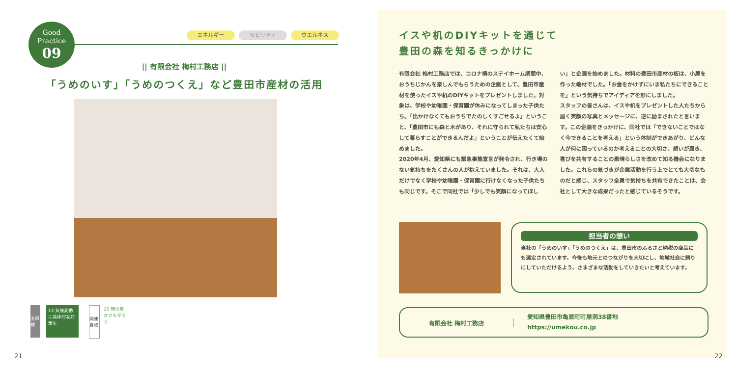Good
Practice
09
エネルギー モビリティ ウエルネス
|| 有限会社 梅村工務店 ||
「うめのいす」「うめのつくえ」など豊田市産材の活用
主目標 13 気候変動に具体的な対策を 関連目標 15 陸の豊かさも守ろう
21
イスや机のDIYキットを通じて
豊田の森を知るきっかけに
有限会社 梅村工務店では、コロナ禍のステイホーム期間中、おうちじかんを楽しんでもらうための企画として、豊田市産材を使ったイスや机のDIYキットをプレゼントしました。対象は、学校や幼稚園・保育園が休みになってしまった子供たち。「出かけなくてもおうちでたのしくすごせるよ」ということ、「豊田市にも森と木があり、それに守られて私たちは安心して暮らすことができるんだよ」ということが伝えたくて始めました。
2020年4月、愛知県にも緊急事態宣言が発令され、行き場のない気持ちをたくさんの人が抱えていました。それは、大人だけでなく学校や幼稚園・保育園に行けなくなった子供たちも同じです。そこで同社では「少しでも笑顔になってほしい」と企画を始めました。材料の豊田市産材の板は、小屋を作った端材でした。「お金をかけずにいま私たちにできることを」という気持ちでアイディアを形にしました。
スタッフの皆さんは、イスや机をプレゼントした人たちから届く笑顔の写真とメッセージに、逆に励まされたと言います。この企画をきっかけに、同社では「できないことではなく今できることを考える」という体制ができあがり、どんな人が何に困っているのか考えることの大切さ、想いが届き、喜びを共有することの素晴らしさを改めて知る機会になりました。これらの気づきが企業活動を行う上でとても大切なものだと感じ、スタッフ全員で気持ちを共有できたことは、会社として大きな成果だったと感じているそうです。
担当者の想い
当社の「うめのいす」「うめのつくえ」は、豊田市のふるさと納税の商品にも選定されています。今後も地元とのつながりを大切にし、地域社会に頼りにしていただけるよう、さまざまな活動をしていきたいと考えています。
有限会社 梅村工務店
愛知県豊田市亀首町町屋洞38番地
https://umekou.co.jp
22